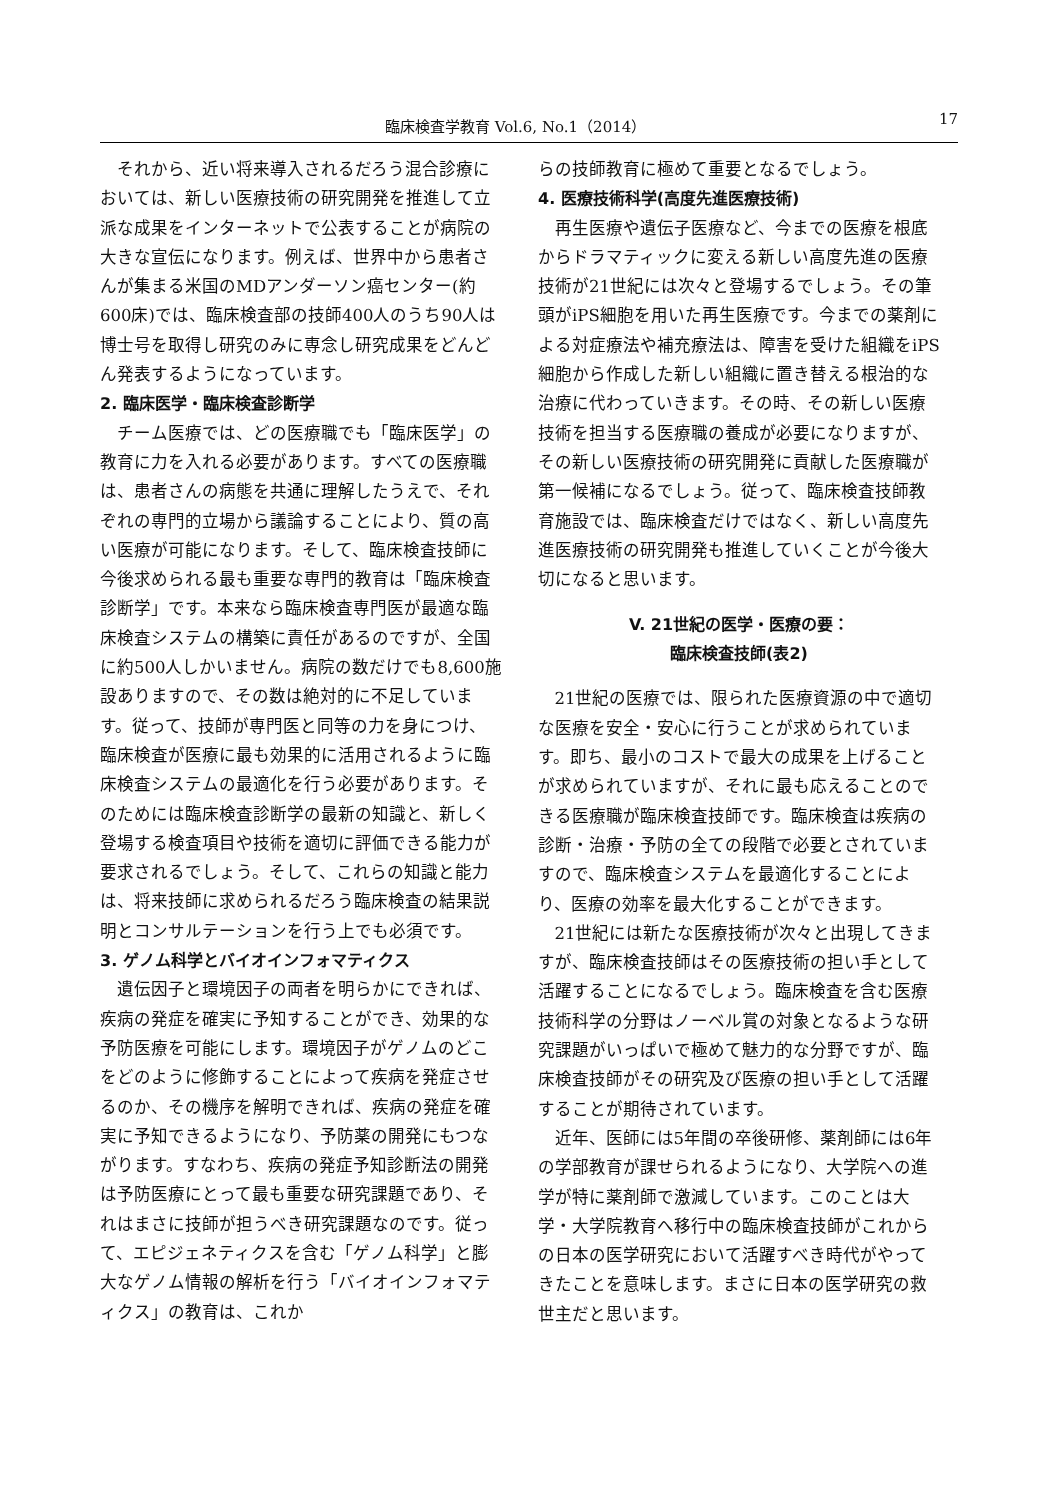臨床検査学教育 Vol.6, No.1（2014） 17
それから、近い将来導入されるだろう混合診療においては、新しい医療技術の研究開発を推進して立派な成果をインターネットで公表することが病院の大きな宣伝になります。例えば、世界中から患者さんが集まる米国のMDアンダーソン癌センター(約600床)では、臨床検査部の技師400人のうち90人は博士号を取得し研究のみに専念し研究成果をどんどん発表するようになっています。
2. 臨床医学・臨床検査診断学
チーム医療では、どの医療職でも「臨床医学」の教育に力を入れる必要があります。すべての医療職は、患者さんの病態を共通に理解したうえで、それぞれの専門的立場から議論することにより、質の高い医療が可能になります。そして、臨床検査技師に今後求められる最も重要な専門的教育は「臨床検査診断学」です。本来なら臨床検査専門医が最適な臨床検査システムの構築に責任があるのですが、全国に約500人しかいません。病院の数だけでも8,600施設ありますので、その数は絶対的に不足しています。従って、技師が専門医と同等の力を身につけ、臨床検査が医療に最も効果的に活用されるように臨床検査システムの最適化を行う必要があります。そのためには臨床検査診断学の最新の知識と、新しく登場する検査項目や技術を適切に評価できる能力が要求されるでしょう。そして、これらの知識と能力は、将来技師に求められるだろう臨床検査の結果説明とコンサルテーションを行う上でも必須です。
3. ゲノム科学とバイオインフォマティクス
遺伝因子と環境因子の両者を明らかにできれば、疾病の発症を確実に予知することができ、効果的な予防医療を可能にします。環境因子がゲノムのどこをどのように修飾することによって疾病を発症させるのか、その機序を解明できれば、疾病の発症を確実に予知できるようになり、予防薬の開発にもつながります。すなわち、疾病の発症予知診断法の開発は予防医療にとって最も重要な研究課題であり、それはまさに技師が担うべき研究課題なのです。従って、エピジェネティクスを含む「ゲノム科学」と膨大なゲノム情報の解析を行う「バイオインフォマティクス」の教育は、これか
らの技師教育に極めて重要となるでしょう。
4. 医療技術科学(高度先進医療技術)
再生医療や遺伝子医療など、今までの医療を根底からドラマティックに変える新しい高度先進の医療技術が21世紀には次々と登場するでしょう。その筆頭がiPS細胞を用いた再生医療です。今までの薬剤による対症療法や補充療法は、障害を受けた組織をiPS細胞から作成した新しい組織に置き替える根治的な治療に代わっていきます。その時、その新しい医療技術を担当する医療職の養成が必要になりますが、その新しい医療技術の研究開発に貢献した医療職が第一候補になるでしょう。従って、臨床検査技師教育施設では、臨床検査だけではなく、新しい高度先進医療技術の研究開発も推進していくことが今後大切になると思います。
V. 21世紀の医学・医療の要：
臨床検査技師(表2)
21世紀の医療では、限られた医療資源の中で適切な医療を安全・安心に行うことが求められています。即ち、最小のコストで最大の成果を上げることが求められていますが、それに最も応えることのできる医療職が臨床検査技師です。臨床検査は疾病の診断・治療・予防の全ての段階で必要とされていますので、臨床検査システムを最適化することにより、医療の効率を最大化することができます。
21世紀には新たな医療技術が次々と出現してきますが、臨床検査技師はその医療技術の担い手として活躍することになるでしょう。臨床検査を含む医療技術科学の分野はノーベル賞の対象となるような研究課題がいっぱいで極めて魅力的な分野ですが、臨床検査技師がその研究及び医療の担い手として活躍することが期待されています。
近年、医師には5年間の卒後研修、薬剤師には6年の学部教育が課せられるようになり、大学院への進学が特に薬剤師で激減しています。このことは大学・大学院教育へ移行中の臨床検査技師がこれからの日本の医学研究において活躍すべき時代がやってきたことを意味します。まさに日本の医学研究の救世主だと思います。